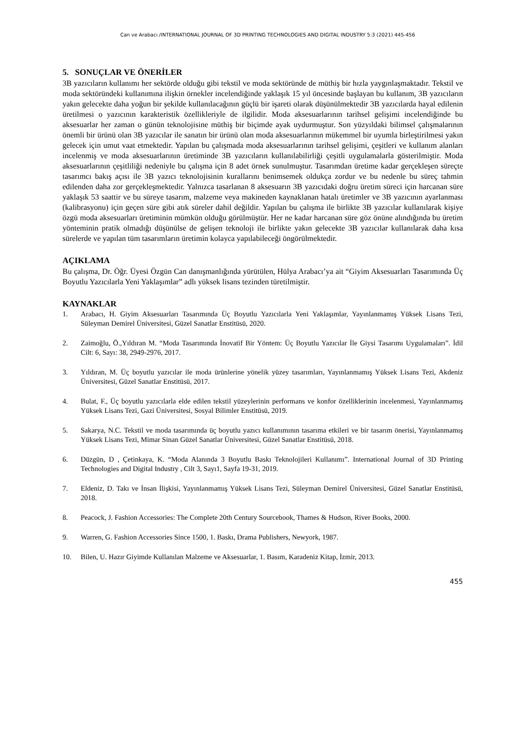Can ve Arabacı /INTERNATIONAL JOURNAL OF 3D PRINTING TECHNOLOGIES AND DIGITAL INDUSTRY 5:3 (2021) 445-456
5. SONUÇLAR VE ÖNERİLER
3B yazıcıların kullanımı her sektörde olduğu gibi tekstil ve moda sektöründe de müthiş bir hızla yaygınlaşmaktadır. Tekstil ve moda sektöründeki kullanımına ilişkin örnekler incelendiğinde yaklaşık 15 yıl öncesinde başlayan bu kullanım, 3B yazıcıların yakın gelecekte daha yoğun bir şekilde kullanılacağının güçlü bir işareti olarak düşünülmektedir 3B yazıcılarda hayal edilenin üretilmesi o yazıcının karakteristik özellikleriyle de ilgilidir. Moda aksesuarlarının tarihsel gelişimi incelendiğinde bu aksesuarlar her zaman o günün teknolojisine müthiş bir biçimde ayak uydurmuştur. Son yüzyıldaki bilimsel çalışmalarının önemli bir ürünü olan 3B yazıcılar ile sanatın bir ürünü olan moda aksesuarlarının mükemmel bir uyumla birleştirilmesi yakın gelecek için umut vaat etmektedir. Yapılan bu çalışmada moda aksesuarlarının tarihsel gelişimi, çeşitleri ve kullanım alanları incelenmiş ve moda aksesuarlarının üretiminde 3B yazıcıların kullanılabilirliği çeşitli uygulamalarla gösterilmiştir. Moda aksesuarlarının çeşitliliği nedeniyle bu çalışma için 8 adet örnek sunulmuştur. Tasarımdan üretime kadar gerçekleşen süreçte tasarımcı bakış açısı ile 3B yazıcı teknolojisinin kurallarını benimsemek oldukça zordur ve bu nedenle bu süreç tahmin edilenden daha zor gerçekleşmektedir. Yalnızca tasarlanan 8 aksesuarın 3B yazıcıdaki doğru üretim süreci için harcanan süre yaklaşık 53 saattir ve bu süreye tasarım, malzeme veya makineden kaynaklanan hatalı üretimler ve 3B yazıcının ayarlanması (kalibrasyonu) için geçen süre gibi atık süreler dahil değildir. Yapılan bu çalışma ile birlikte 3B yazıcılar kullanılarak kişiye özgü moda aksesuarları üretiminin mümkün olduğu görülmüştür. Her ne kadar harcanan süre göz önüne alındığında bu üretim yönteminin pratik olmadığı düşünülse de gelişen teknoloji ile birlikte yakın gelecekte 3B yazıcılar kullanılarak daha kısa sürelerde ve yapılan tüm tasarımların üretimin kolayca yapılabileceği öngörülmektedir.
AÇIKLAMA
Bu çalışma, Dr. Öğr. Üyesi Özgün Can danışmanlığında yürütülen, Hülya Arabacı’ya ait “Giyim Aksesuarları Tasarımında Üç Boyutlu Yazıcılarla Yeni Yaklaşımlar” adlı yüksek lisans tezinden türetilmiştir.
KAYNAKLAR
1. Arabacı, H. Giyim Aksesuarları Tasarımında Üç Boyutlu Yazıcılarla Yeni Yaklaşımlar, Yayınlanmamış Yüksek Lisans Tezi, Süleyman Demirel Üniversitesi, Güzel Sanatlar Enstitüsü, 2020.
2. Zaimoğlu, Ö.,Yıldıran M. “Moda Tasarımında İnovatif Bir Yöntem: Üç Boyutlu Yazıcılar İle Giysi Tasarımı Uygulamaları”. İdil Cilt: 6, Sayı: 38, 2949-2976, 2017.
3. Yıldıran, M. Üç boyutlu yazıcılar ile moda ürünlerine yönelik yüzey tasarımları, Yayınlanmamış Yüksek Lisans Tezi, Akdeniz Üniversitesi, Güzel Sanatlar Enstitüsü, 2017.
4. Bulat, F., Üç boyutlu yazıcılarla elde edilen tekstil yüzeylerinin performans ve konfor özelliklerinin incelenmesi, Yayınlanmamış Yüksek Lisans Tezi, Gazi Üniversitesi, Sosyal Bilimler Enstitüsü, 2019.
5. Sakarya, N.C. Tekstil ve moda tasarımında üç boyutlu yazıcı kullanımının tasarıma etkileri ve bir tasarım önerisi, Yayınlanmamış Yüksek Lisans Tezi, Mimar Sinan Güzel Sanatlar Üniversitesi, Güzel Sanatlar Enstitüsü, 2018.
6. Düzgün, D , Çetinkaya, K. “Moda Alanında 3 Boyutlu Baskı Teknolojileri Kullanımı”. International Journal of 3D Printing Technologies and Digital Industry , Cilt 3, Sayı1, Sayfa 19-31, 2019.
7. Eldeniz, D. Takı ve İnsan İlişkisi, Yayınlanmamış Yüksek Lisans Tezi, Süleyman Demirel Üniversitesi, Güzel Sanatlar Enstitüsü, 2018.
8. Peacock, J. Fashion Accessories: The Complete 20th Century Sourcebook, Thames & Hudson, River Books, 2000.
9. Warren, G. Fashion Accessories Since 1500, 1. Baskı, Drama Publishers, Newyork, 1987.
10. Bilen, U. Hazır Giyimde Kullanılan Malzeme ve Aksesuarlar, 1. Basım, Karadeniz Kitap, İzmir, 2013.
455